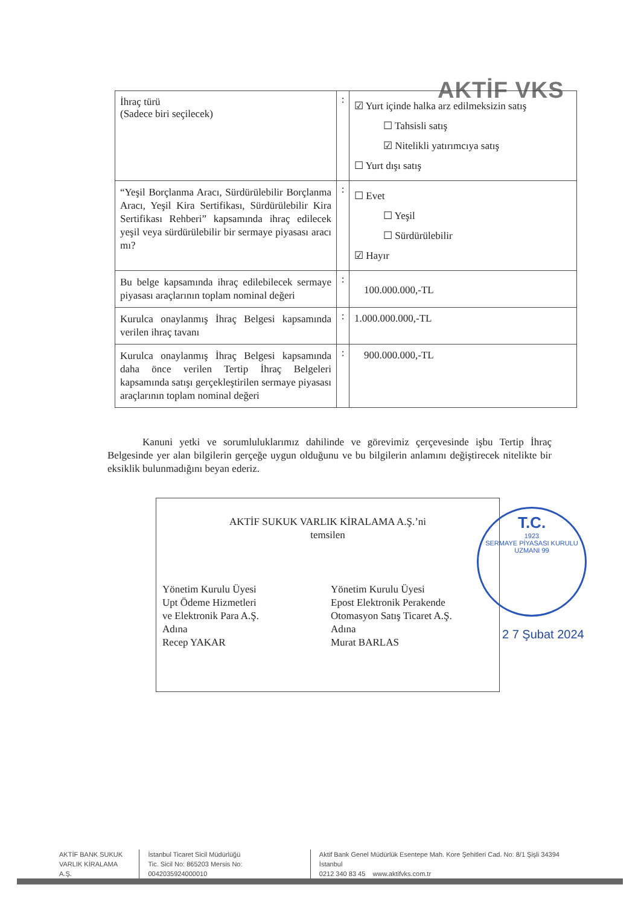AKTİF VKS
| İhraç türü (Sadece biri seçilecek) | : | ☑ Yurt içinde halka arz edilmeksizin satış ☐ Tahsisli satış ☑ Nitelikli yatırımcıya satış ☐ Yurt dışı satış |
| “Yeşil Borçlanma Aracı, Sürdürülebilir Borçlanma Aracı, Yeşil Kira Sertifikası, Sürdürülebilir Kira Sertifikası Rehberi” kapsamında ihraç edilecek yeşil veya sürdürülebilir bir sermaye piyasası aracı mı? | : | ☐ Evet ☐ Yeşil ☐ Sürdürülebilir ☑ Hayır |
| Bu belge kapsamında ihraç edilebilecek sermaye piyasası araçlarının toplam nominal değeri | : | 100.000.000,-TL |
| Kurulca onaylanmış İhraç Belgesi kapsamında verilen ihraç tavanı | : | 1.000.000.000,-TL |
| Kurulca onaylanmış İhraç Belgesi kapsamında daha önce verilen Tertip İhraç Belgeleri kapsamında satışı gerçekleştirilen sermaye piyasası araçlarının toplam nominal değeri | : | 900.000.000,-TL |
Kanuni yetki ve sorumluluklarımız dahilinde ve görevimiz çerçevesinde işbu Tertip İhraç Belgesinde yer alan bilgilerin gerçeğe uygun olduğunu ve bu bilgilerin anlamını değiştirecek nitelikte bir eksiklik bulunmadığını beyan ederiz.
AKTİF SUKUK VARLIK KİRALAMA A.Ş.’ni
temsilen
Yönetim Kurulu Üyesi
Upt Ödeme Hizmetleri
ve Elektronik Para A.Ş.
Adına
Recep YAKAR
Yönetim Kurulu Üyesi
Epost Elektronik Perakende
Otomasyon Satış Ticaret A.Ş.
Adına
Murat BARLAS
T.C.
1923
SERMAYE PİYASASI KURULU
UZMANI 99
2 7 Şubat 2024
AKTİF BANK SUKUK
VARLIK KİRALAMA A.Ş.
İstanbul Ticaret Sicil Müdürlüğü
Tic. Sicil No: 865203 Mersis No: 0042035924000010
Aktif Bank Genel Müdürlük Esentepe Mah. Kore Şehitleri Cad. No: 8/1 Şişli 34394 İstanbul
0212 340 83 45 www.aktifvks.com.tr